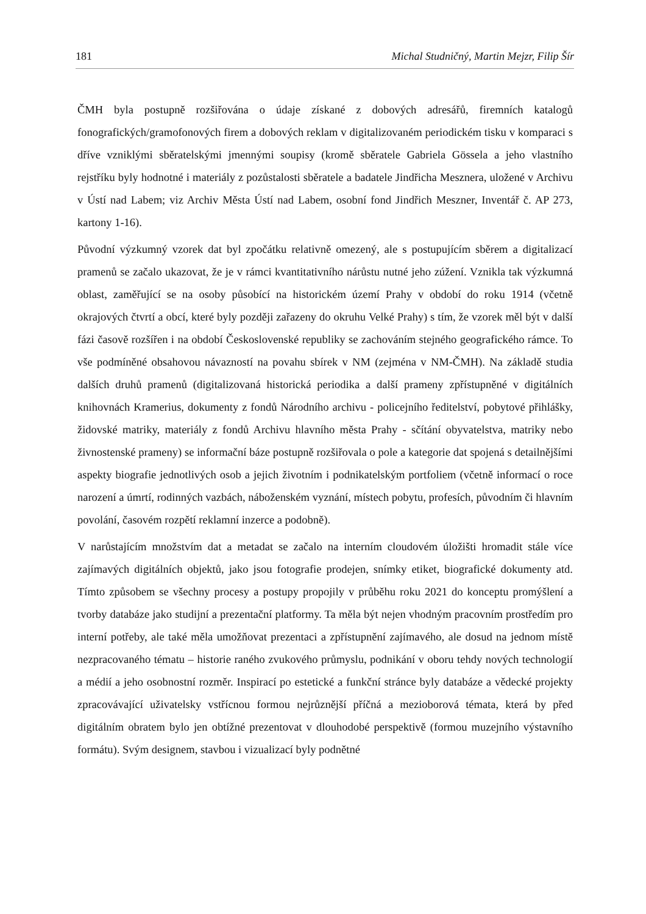181 Michal Studničný, Martin Mejzr, Filip Šír
ČMH byla postupně rozšiřována o údaje získané z dobových adresářů, firemních katalogů fonografických/gramofonových firem a dobových reklam v digitalizovaném periodickém tisku v komparaci s dříve vzniklými sběratelskými jmennými soupisy (kromě sběratele Gabriela Gössela a jeho vlastního rejstříku byly hodnotné i materiály z pozůstalosti sběratele a badatele Jindřicha Mesznera, uložené v Archivu v Ústí nad Labem; viz Archiv Města Ústí nad Labem, osobní fond Jindřich Meszner, Inventář č. AP 273, kartony 1-16).
Původní výzkumný vzorek dat byl zpočátku relativně omezený, ale s postupujícím sběrem a digitalizací pramenů se začalo ukazovat, že je v rámci kvantitativního nárůstu nutné jeho zúžení. Vznikla tak výzkumná oblast, zaměřující se na osoby působící na historickém území Prahy v období do roku 1914 (včetně okrajových čtvrtí a obcí, které byly později zařazeny do okruhu Velké Prahy) s tím, že vzorek měl být v další fázi časově rozšířen i na období Československé republiky se zachováním stejného geografického rámce. To vše podmíněné obsahovou návazností na povahu sbírek v NM (zejména v NM-ČMH). Na základě studia dalších druhů pramenů (digitalizovaná historická periodika a další prameny zpřístupněné v digitálních knihovnách Kramerius, dokumenty z fondů Národního archivu - policejního ředitelství, pobytové přihlášky, židovské matriky, materiály z fondů Archivu hlavního města Prahy - sčítání obyvatelstva, matriky nebo živnostenské prameny) se informační báze postupně rozšiřovala o pole a kategorie dat spojená s detailnějšími aspekty biografie jednotlivých osob a jejich životním i podnikatelským portfoliem (včetně informací o roce narození a úmrtí, rodinných vazbách, náboženském vyznání, místech pobytu, profesích, původním či hlavním povolání, časovém rozpětí reklamní inzerce a podobně).
V narůstajícím množstvím dat a metadat se začalo na interním cloudovém úložišti hromadit stále více zajímavých digitálních objektů, jako jsou fotografie prodejen, snímky etiket, biografické dokumenty atd. Tímto způsobem se všechny procesy a postupy propojily v průběhu roku 2021 do konceptu promýšlení a tvorby databáze jako studijní a prezentační platformy. Ta měla být nejen vhodným pracovním prostředím pro interní potřeby, ale také měla umožňovat prezentaci a zpřístupnění zajímavého, ale dosud na jednom místě nezpracovaného tématu – historie raného zvukového průmyslu, podnikání v oboru tehdy nových technologií a médií a jeho osobnostní rozměr. Inspirací po estetické a funkční stránce byly databáze a vědecké projekty zpracovávající uživatelsky vstřícnou formou nejrůznější příčná a mezioborová témata, která by před digitálním obratem bylo jen obtížné prezentovat v dlouhodobé perspektivě (formou muzejního výstavního formátu). Svým designem, stavbou i vizualizací byly podnětné